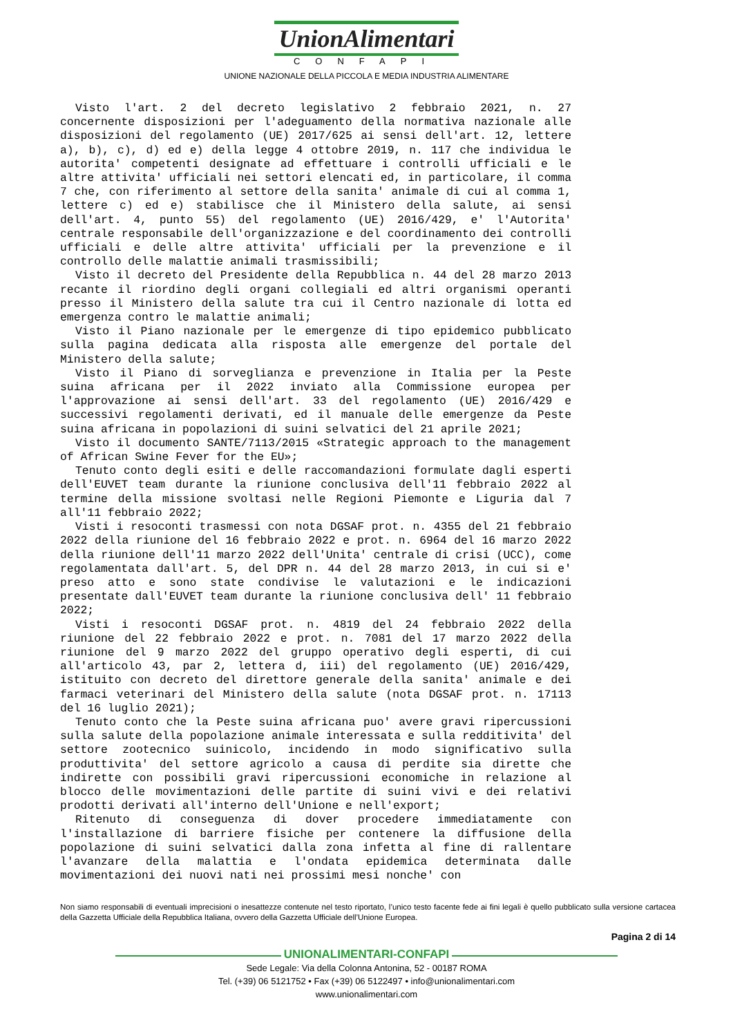UnionAlimentari
CONFAPI
UNIONE NAZIONALE DELLA PICCOLA E MEDIA INDUSTRIA ALIMENTARE
Visto l'art. 2 del decreto legislativo 2 febbraio 2021, n. 27 concernente disposizioni per l'adeguamento della normativa nazionale alle disposizioni del regolamento (UE) 2017/625 ai sensi dell'art. 12, lettere a), b), c), d) ed e) della legge 4 ottobre 2019, n. 117 che individua le autorita' competenti designate ad effettuare i controlli ufficiali e le altre attivita' ufficiali nei settori elencati ed, in particolare, il comma 7 che, con riferimento al settore della sanita' animale di cui al comma 1, lettere c) ed e) stabilisce che il Ministero della salute, ai sensi dell'art. 4, punto 55) del regolamento (UE) 2016/429, e' l'Autorita' centrale responsabile dell'organizzazione e del coordinamento dei controlli ufficiali e delle altre attivita' ufficiali per la prevenzione e il controllo delle malattie animali trasmissibili;
Visto il decreto del Presidente della Repubblica n. 44 del 28 marzo 2013 recante il riordino degli organi collegiali ed altri organismi operanti presso il Ministero della salute tra cui il Centro nazionale di lotta ed emergenza contro le malattie animali;
Visto il Piano nazionale per le emergenze di tipo epidemico pubblicato sulla pagina dedicata alla risposta alle emergenze del portale del Ministero della salute;
Visto il Piano di sorveglianza e prevenzione in Italia per la Peste suina africana per il 2022 inviato alla Commissione europea per l'approvazione ai sensi dell'art. 33 del regolamento (UE) 2016/429 e successivi regolamenti derivati, ed il manuale delle emergenze da Peste suina africana in popolazioni di suini selvatici del 21 aprile 2021;
Visto il documento SANTE/7113/2015 «Strategic approach to the management of African Swine Fever for the EU»;
Tenuto conto degli esiti e delle raccomandazioni formulate dagli esperti dell'EUVET team durante la riunione conclusiva dell'11 febbraio 2022 al termine della missione svoltasi nelle Regioni Piemonte e Liguria dal 7 all'11 febbraio 2022;
Visti i resoconti trasmessi con nota DGSAF prot. n. 4355 del 21 febbraio 2022 della riunione del 16 febbraio 2022 e prot. n. 6964 del 16 marzo 2022 della riunione dell'11 marzo 2022 dell'Unita' centrale di crisi (UCC), come regolamentata dall'art. 5, del DPR n. 44 del 28 marzo 2013, in cui si e' preso atto e sono state condivise le valutazioni e le indicazioni presentate dall'EUVET team durante la riunione conclusiva dell' 11 febbraio 2022;
Visti i resoconti DGSAF prot. n. 4819 del 24 febbraio 2022 della riunione del 22 febbraio 2022 e prot. n. 7081 del 17 marzo 2022 della riunione del 9 marzo 2022 del gruppo operativo degli esperti, di cui all'articolo 43, par 2, lettera d, iii) del regolamento (UE) 2016/429, istituito con decreto del direttore generale della sanita' animale e dei farmaci veterinari del Ministero della salute (nota DGSAF prot. n. 17113 del 16 luglio 2021);
Tenuto conto che la Peste suina africana puo' avere gravi ripercussioni sulla salute della popolazione animale interessata e sulla redditivita' del settore zootecnico suinicolo, incidendo in modo significativo sulla produttivita' del settore agricolo a causa di perdite sia dirette che indirette con possibili gravi ripercussioni economiche in relazione al blocco delle movimentazioni delle partite di suini vivi e dei relativi prodotti derivati all'interno dell'Unione e nell'export;
Ritenuto di conseguenza di dover procedere immediatamente con l'installazione di barriere fisiche per contenere la diffusione della popolazione di suini selvatici dalla zona infetta al fine di rallentare l'avanzare della malattia e l'ondata epidemica determinata dalle movimentazioni dei nuovi nati nei prossimi mesi nonche' con
Non siamo responsabili di eventuali imprecisioni o inesattezze contenute nel testo riportato, l’unico testo facente fede ai fini legali è quello pubblicato sulla versione cartacea della Gazzetta Ufficiale della Repubblica Italiana, ovvero della Gazzetta Ufficiale dell’Unione Europea.
Pagina 2 di 14
UNIONALIMENTARI-CONFAPI
Sede Legale: Via della Colonna Antonina, 52 - 00187 ROMA
Tel. (+39) 06 5121752 • Fax (+39) 06 5122497 • info@unionalimentari.com
www.unionalimentari.com